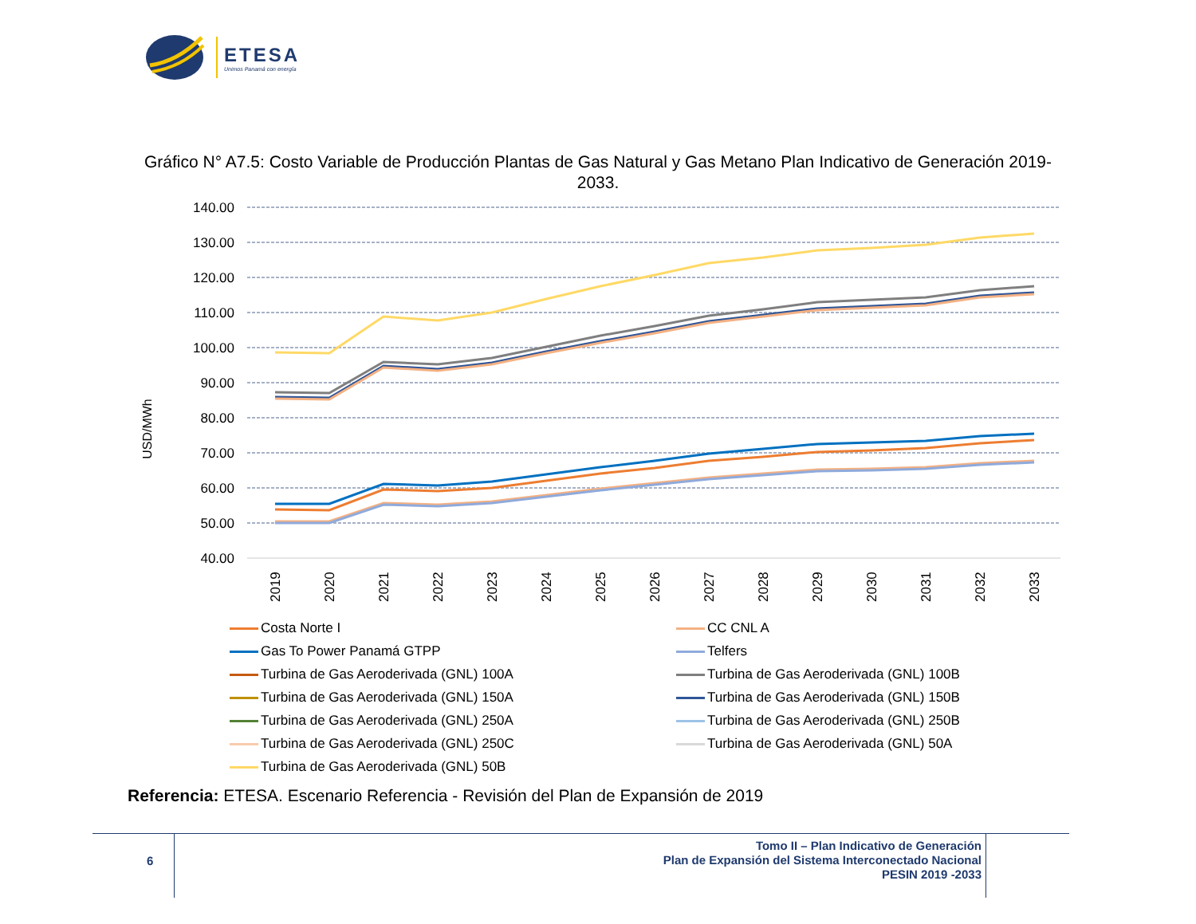ETESA
Unimos Panamá con energía
Gráfico N° A7.5: Costo Variable de Producción Plantas de Gas Natural y Gas Metano Plan Indicativo de Generación 2019-2033.
USD/MWh
140.00
130.00
120.00
110.00
100.00
90.00
80.00
70.00
60.00
50.00
40.00
2019
2020
2021
2022
2023
2024
2025
2026
2027
2028
2029
2030
2031
2032
2033
Costa Norte I CC CNL A Gas To Power Panamá GTPP Telfers Turbina de Gas Aeroderivada (GNL) 100A Turbina de Gas Aeroderivada (GNL) 100B Turbina de Gas Aeroderivada (GNL) 150A Turbina de Gas Aeroderivada (GNL) 150B Turbina de Gas Aeroderivada (GNL) 250A Turbina de Gas Aeroderivada (GNL) 250B Turbina de Gas Aeroderivada (GNL) 250C Turbina de Gas Aeroderivada (GNL) 50A Turbina de Gas Aeroderivada (GNL) 50B
Referencia: ETESA. Escenario Referencia - Revisión del Plan de Expansión de 2019
6
Tomo II – Plan Indicativo de Generación
Plan de Expansión del Sistema Interconectado Nacional
PESIN 2019 -2033